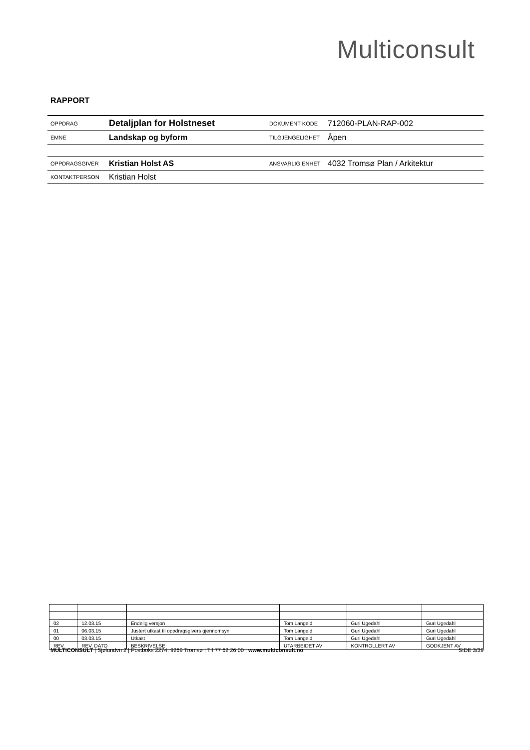Multiconsult
RAPPORT
| OPPDRAG | Detaljplan for Holstneset | DOKUMENT KODE | 712060-PLAN-RAP-002 |
| EMNE | Landskap og byform | TILGJENGELIGHET | Åpen |
| OPPDRAGSGIVER | Kristian Holst AS | ANSVARLIG ENHET | 4032 Tromsø Plan / Arkitektur |
| KONTAKTPERSON | Kristian Holst | | |
| 02 | 12.03.15 | Endelig versjon | Tom Langeid | Guri Ugedahl | Guri Ugedahl |
| 01 | 06.03.15 | Justert utkast til oppdragsgivers gjennomsyn | Tom Langeid | Guri Ugedahl | Guri Ugedahl |
| 00 | 03.03.15 | Utkast | Tom Langeid | Guri Ugedahl | Guri Ugedahl |
| REV. | REV. DATO | BESKRIVELSE | UTARBEIDET AV | KONTROLLERT AV | GODKJENT AV |
MULTICONSULT | Sjølundvn 2 | Postboks 2274, 9269 Tromsø | Tlf 77 62 26 00 | www.multiconsult.no SIDE 3/39